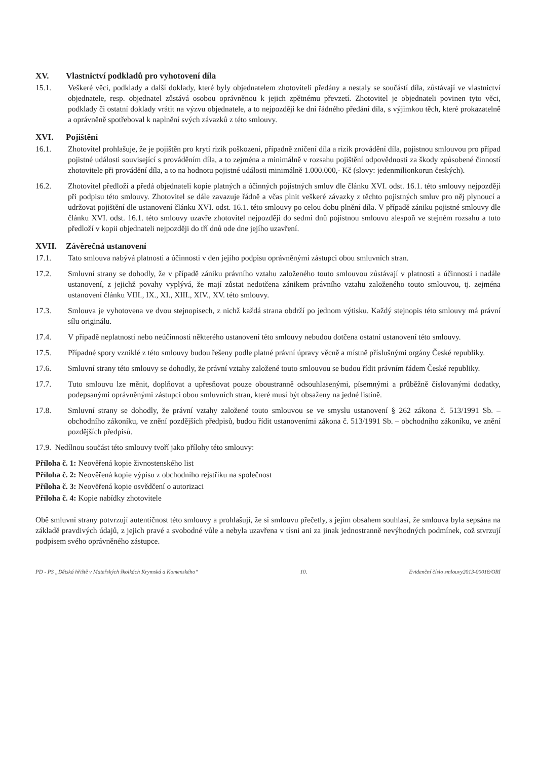XV. Vlastnictví podkladů pro vyhotovení díla
15.1. Veškeré věci, podklady a další doklady, které byly objednatelem zhotoviteli předány a nestaly se součástí díla, zůstávají ve vlastnictví objednatele, resp. objednatel zůstává osobou oprávněnou k jejich zpětnému převzetí. Zhotovitel je objednateli povinen tyto věci, podklady či ostatní doklady vrátit na výzvu objednatele, a to nejpozději ke dni řádného předání díla, s výjimkou těch, které prokazatelně a oprávněně spotřeboval k naplnění svých závazků z této smlouvy.
XVI. Pojištění
16.1. Zhotovitel prohlašuje, že je pojištěn pro krytí rizik poškození, případně zničení díla a rizik provádění díla, pojistnou smlouvou pro případ pojistné události související s prováděním díla, a to zejména a minimálně v rozsahu pojištění odpovědnosti za škody způsobené činností zhotovitele při provádění díla, a to na hodnotu pojistné události minimálně 1.000.000,- Kč (slovy: jedenmilionkorun českých).
16.2. Zhotovitel předloží a předá objednateli kopie platných a účinných pojistných smluv dle článku XVI. odst. 16.1. této smlouvy nejpozději při podpisu této smlouvy. Zhotovitel se dále zavazuje řádně a včas plnit veškeré závazky z těchto pojistných smluv pro něj plynoucí a udržovat pojištění dle ustanovení článku XVI. odst. 16.1. této smlouvy po celou dobu plnění díla. V případě zániku pojistné smlouvy dle článku XVI. odst. 16.1. této smlouvy uzavře zhotovitel nejpozději do sedmi dnů pojistnou smlouvu alespoň ve stejném rozsahu a tuto předloží v kopii objednateli nejpozději do tří dnů ode dne jejího uzavření.
XVII. Závěrečná ustanovení
17.1. Tato smlouva nabývá platnosti a účinnosti v den jejího podpisu oprávněnými zástupci obou smluvních stran.
17.2. Smluvní strany se dohodly, že v případě zániku právního vztahu založeného touto smlouvou zůstávají v platnosti a účinnosti i nadále ustanovení, z jejichž povahy vyplývá, že mají zůstat nedotčena zánikem právního vztahu založeného touto smlouvou, tj. zejména ustanovení článku VIII., IX., XI., XIII., XIV., XV. této smlouvy.
17.3. Smlouva je vyhotovena ve dvou stejnopisech, z nichž každá strana obdrží po jednom výtisku. Každý stejnopis této smlouvy má právní sílu originálu.
17.4. V případě neplatnosti nebo neúčinnosti některého ustanovení této smlouvy nebudou dotčena ostatní ustanovení této smlouvy.
17.5. Případné spory vzniklé z této smlouvy budou řešeny podle platné právní úpravy věcně a místně příslušnými orgány České republiky.
17.6. Smluvní strany této smlouvy se dohodly, že právní vztahy založené touto smlouvou se budou řídit právním řádem České republiky.
17.7. Tuto smlouvu lze měnit, doplňovat a upřesňovat pouze oboustranně odsouhlasenými, písemnými a průběžně číslovanými dodatky, podepsanými oprávněnými zástupci obou smluvních stran, které musí být obsaženy na jedné listině.
17.8. Smluvní strany se dohodly, že právní vztahy založené touto smlouvou se ve smyslu ustanovení § 262 zákona č. 513/1991 Sb. – obchodního zákoníku, ve znění pozdějších předpisů, budou řídit ustanoveními zákona č. 513/1991 Sb. – obchodního zákoníku, ve znění pozdějších předpisů.
17.9. Nedílnou součást této smlouvy tvoří jako přílohy této smlouvy:
Příloha č. 1: Neověřená kopie živnostenského list
Příloha č. 2: Neověřená kopie výpisu z obchodního rejstříku na společnost
Příloha č. 3: Neověřená kopie osvědčení o autorizaci
Příloha č. 4: Kopie nabídky zhotovitele
Obě smluvní strany potvrzují autentičnost této smlouvy a prohlašují, že si smlouvu přečetly, s jejím obsahem souhlasí, že smlouva byla sepsána na základě pravdivých údajů, z jejich pravé a svobodné vůle a nebyla uzavřena v tísni ani za jinak jednostranně nevýhodných podmínek, což stvrzují podpisem svého oprávněného zástupce.
PD - PS „Dětská hřiště v Mateřských školkách Krymská a Komenského“ 10. Evidenční číslo smlouvy2013-00018/ORI